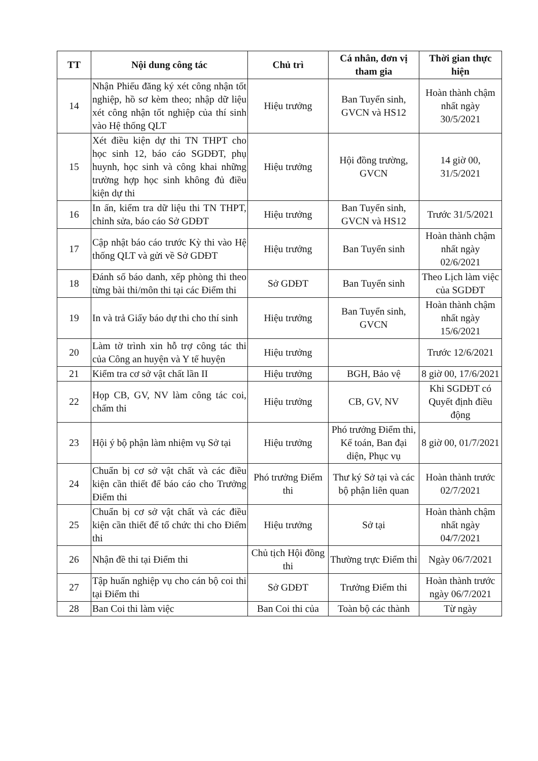| TT | Nội dung công tác | Chủ trì | Cá nhân, đơn vị tham gia | Thời gian thực hiện |
| --- | --- | --- | --- | --- |
| 14 | Nhận Phiếu đăng ký xét công nhận tốt nghiệp, hồ sơ kèm theo; nhập dữ liệu xét công nhận tốt nghiệp của thí sinh vào Hệ thống QLT | Hiệu trưởng | Ban Tuyển sinh, GVCN và HS12 | Hoàn thành chậm nhất ngày 30/5/2021 |
| 15 | Xét điều kiện dự thi TN THPT cho học sinh 12, báo cáo SGDĐT, phụ huynh, học sinh và công khai những trường hợp học sinh không đủ điều kiện dự thi | Hiệu trưởng | Hội đồng trường, GVCN | 14 giờ 00, 31/5/2021 |
| 16 | In ấn, kiểm tra dữ liệu thi TN THPT, chỉnh sửa, báo cáo Sở GDĐT | Hiệu trưởng | Ban Tuyển sinh, GVCN và HS12 | Trước 31/5/2021 |
| 17 | Cập nhật báo cáo trước Kỳ thi vào Hệ thống QLT và gửi về Sở GDĐT | Hiệu trưởng | Ban Tuyển sinh | Hoàn thành chậm nhất ngày 02/6/2021 |
| 18 | Đánh số báo danh, xếp phòng thi theo từng bài thi/môn thi tại các Điểm thi | Sở GDĐT | Ban Tuyển sinh | Theo Lịch làm việc của SGDĐT |
| 19 | In và trả Giấy báo dự thi cho thí sinh | Hiệu trưởng | Ban Tuyển sinh, GVCN | Hoàn thành chậm nhất ngày 15/6/2021 |
| 20 | Làm tờ trình xin hỗ trợ công tác thi của Công an huyện và Y tế huyện | Hiệu trưởng | | Trước 12/6/2021 |
| 21 | Kiểm tra cơ sở vật chất lần II | Hiệu trưởng | BGH, Bảo vệ | 8 giờ 00, 17/6/2021 |
| 22 | Họp CB, GV, NV làm công tác coi, chấm thi | Hiệu trưởng | CB, GV, NV | Khi SGDĐT có Quyết định điều động |
| 23 | Hội ý bộ phận làm nhiệm vụ Sở tại | Hiệu trưởng | Phó trưởng Điểm thi, Kế toán, Ban đại diện, Phục vụ | 8 giờ 00, 01/7/2021 |
| 24 | Chuẩn bị cơ sở vật chất và các điều kiện cần thiết để báo cáo cho Trưởng Điểm thi | Phó trưởng Điểm thi | Thư ký Sở tại và các bộ phận liên quan | Hoàn thành trước 02/7/2021 |
| 25 | Chuẩn bị cơ sở vật chất và các điều kiện cần thiết để tổ chức thi cho Điểm thi | Hiệu trưởng | Sở tại | Hoàn thành chậm nhất ngày 04/7/2021 |
| 26 | Nhận đề thi tại Điểm thi | Chủ tịch Hội đồng thi | Thường trực Điểm thi | Ngày 06/7/2021 |
| 27 | Tập huấn nghiệp vụ cho cán bộ coi thi tại Điểm thi | Sở GDĐT | Trưởng Điểm thi | Hoàn thành trước ngày 06/7/2021 |
| 28 | Ban Coi thi làm việc | Ban Coi thi của | Toàn bộ các thành | Từ ngày |